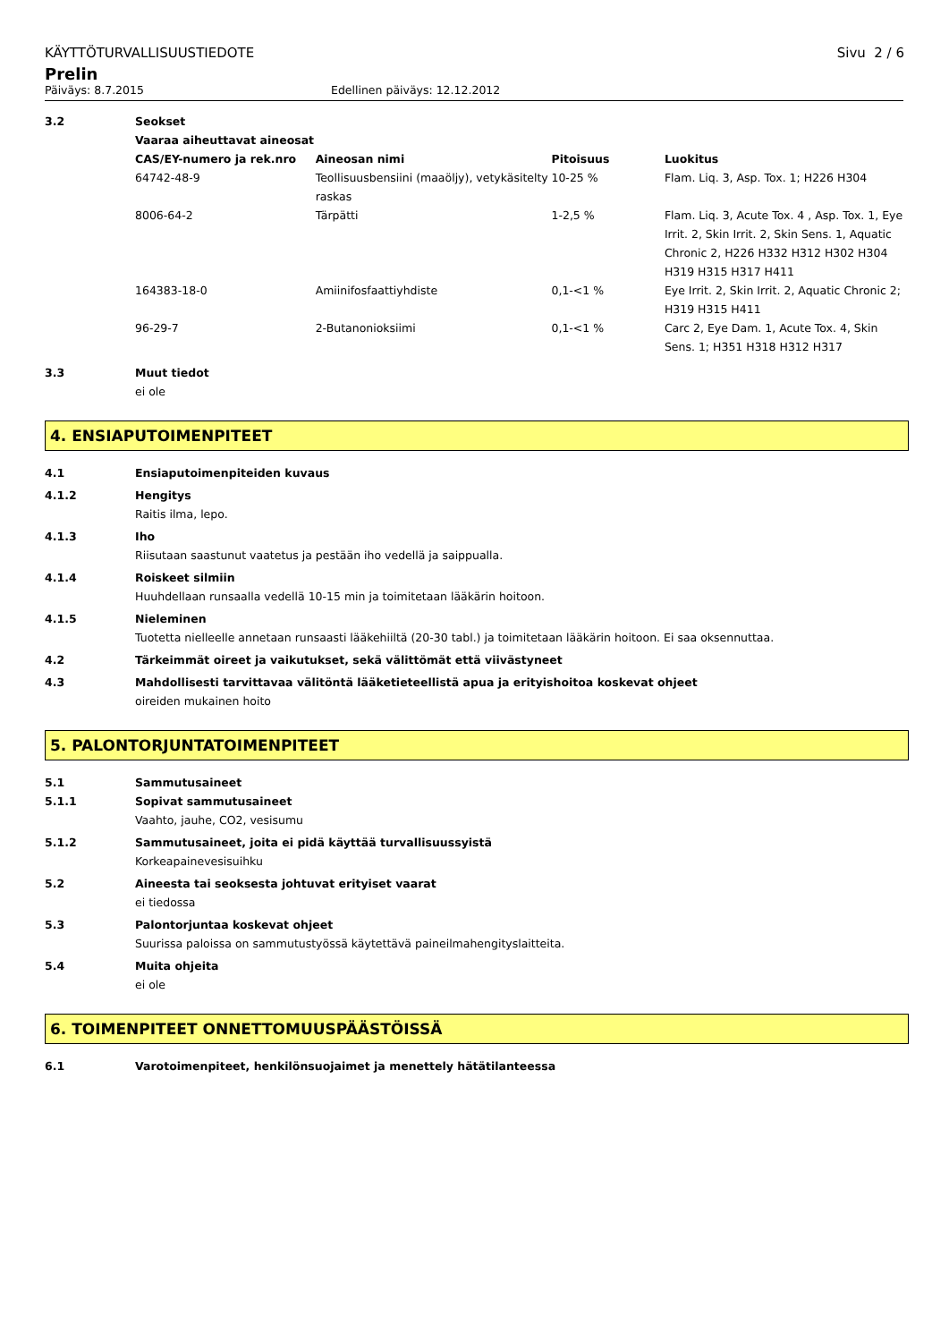KÄYTTÖTURVALLISUUSTIEDOTE Sivu 2 / 6
Prelin
Päiväys: 8.7.2015 Edellinen päiväys: 12.12.2012
3.2 Seokset
Vaaraa aiheuttavat aineosat
| CAS/EY-numero ja rek.nro | Aineosan nimi | Pitoisuus | Luokitus |
| --- | --- | --- | --- |
| 64742-48-9 | Teollisuusbensiini (maaöljy), vetykäsitelty raskas | 10-25 % | Flam. Liq. 3, Asp. Tox. 1; H226 H304 |
| 8006-64-2 | Tärpätti | 1-2,5 % | Flam. Liq. 3, Acute Tox. 4 , Asp. Tox. 1, Eye Irrit. 2, Skin Irrit. 2, Skin Sens. 1, Aquatic Chronic 2, H226 H332 H312 H302 H304 H319 H315 H317 H411 |
| 164383-18-0 | Amiinifosfaattiyhdiste | 0,1-<1 % | Eye Irrit. 2, Skin Irrit. 2, Aquatic Chronic 2; H319 H315 H411 |
| 96-29-7 | 2-Butanonioksiimi | 0,1-<1 % | Carc 2, Eye Dam. 1, Acute Tox. 4, Skin Sens. 1; H351 H318 H312 H317 |
3.3 Muut tiedot
ei ole
4. ENSIAPUTOIMENPITEET
4.1 Ensiaputoimenpiteiden kuvaus
4.1.2 Hengitys
Raitis ilma, lepo.
4.1.3 Iho
Riisutaan saastunut vaatetus ja pestään iho vedellä ja saippualla.
4.1.4 Roiskeet silmiin
Huuhdellaan runsaalla vedellä 10-15 min ja toimitetaan lääkärin hoitoon.
4.1.5 Nieleminen
Tuotetta nielleelle annetaan runsaasti lääkehiiltä (20-30 tabl.) ja toimitetaan lääkärin hoitoon. Ei saa oksennuttaa.
4.2 Tärkeimmät oireet ja vaikutukset, sekä välittömät että viivästyneet
4.3 Mahdollisesti tarvittavaa välitöntä lääketieteellistä apua ja erityishoitoa koskevat ohjeet
oireiden mukainen hoito
5. PALONTORJUNTATOIMENPITEET
5.1 Sammutusaineet
5.1.1 Sopivat sammutusaineet
Vaahto, jauhe, CO2, vesisumu
5.1.2 Sammutusaineet, joita ei pidä käyttää turvallisuussyistä
Korkeapainevesisuihku
5.2 Aineesta tai seoksesta johtuvat erityiset vaarat
ei tiedossa
5.3 Palontorjuntaa koskevat ohjeet
Suurissa paloissa on sammutustyössä käytettävä paineilmahengityslaitteita.
5.4 Muita ohjeita
ei ole
6. TOIMENPITEET ONNETTOMUUSPÄÄSTÖISSÄ
6.1 Varotoimenpiteet, henkilönsuojaimet ja menettely hätätilanteessa